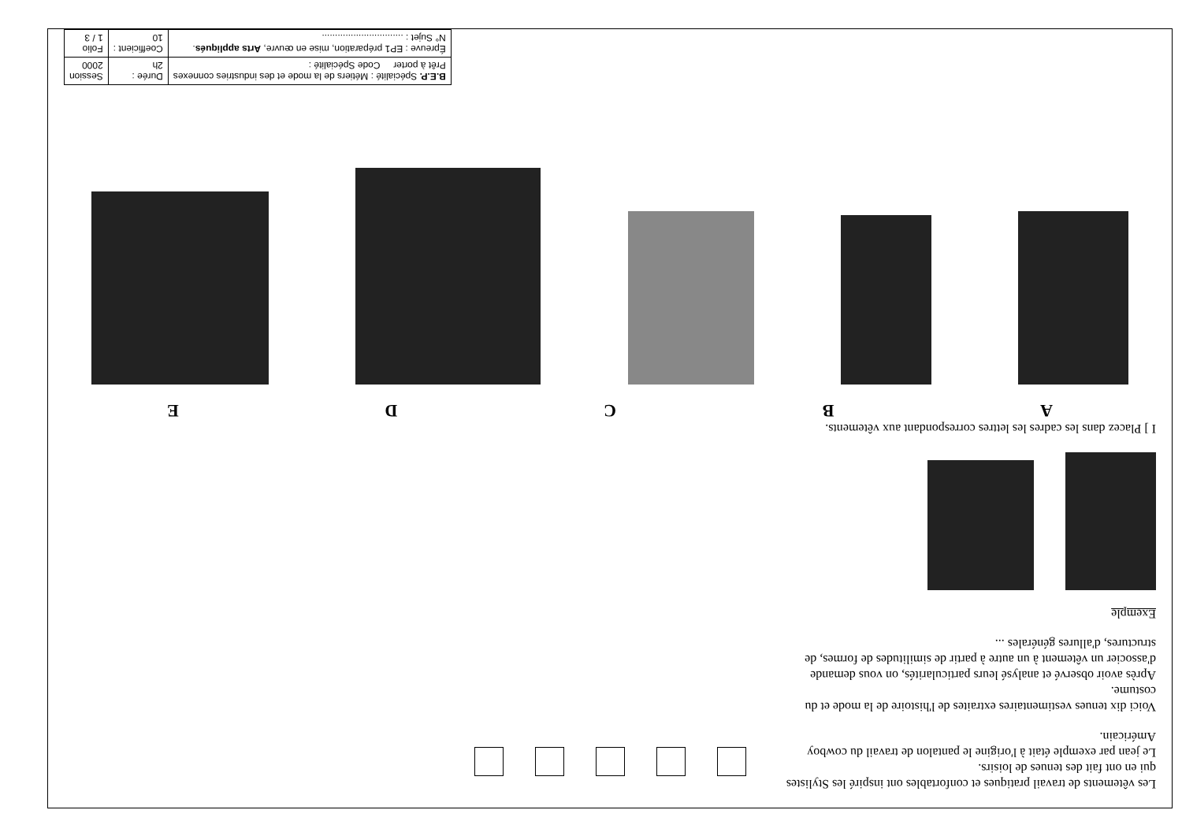Les vêtements de travail pratiques et confortables ont inspiré les Stylistes qui en ont fait des tenues de loisirs.
Le jean par exemple était à l'origine le pantalon de travail du cowboy Américain.
Voici dix tenues vestimentaires extraites de l'histoire de la mode et du costume.
Après avoir observé et analysé leurs particularités, on vous demande d'associer un vêtement à un autre à partir de similitudes de formes, de structures, d'allures générales ...
Exemple
I ] Placez dans les cadres les lettres correspondant aux vêtements.
ABCDE
| B.E.P. Spécialité : Métiers de la mode et des industries connexes Prêt à porter Code Spécialité : | Durée : 2h | Session 2000 |
| Épreuve : EP1 préparation, mise en œuvre, Arts appliqués . N° Sujet : ............................... | Coefficient : 10 | Folio 1 / 3 |